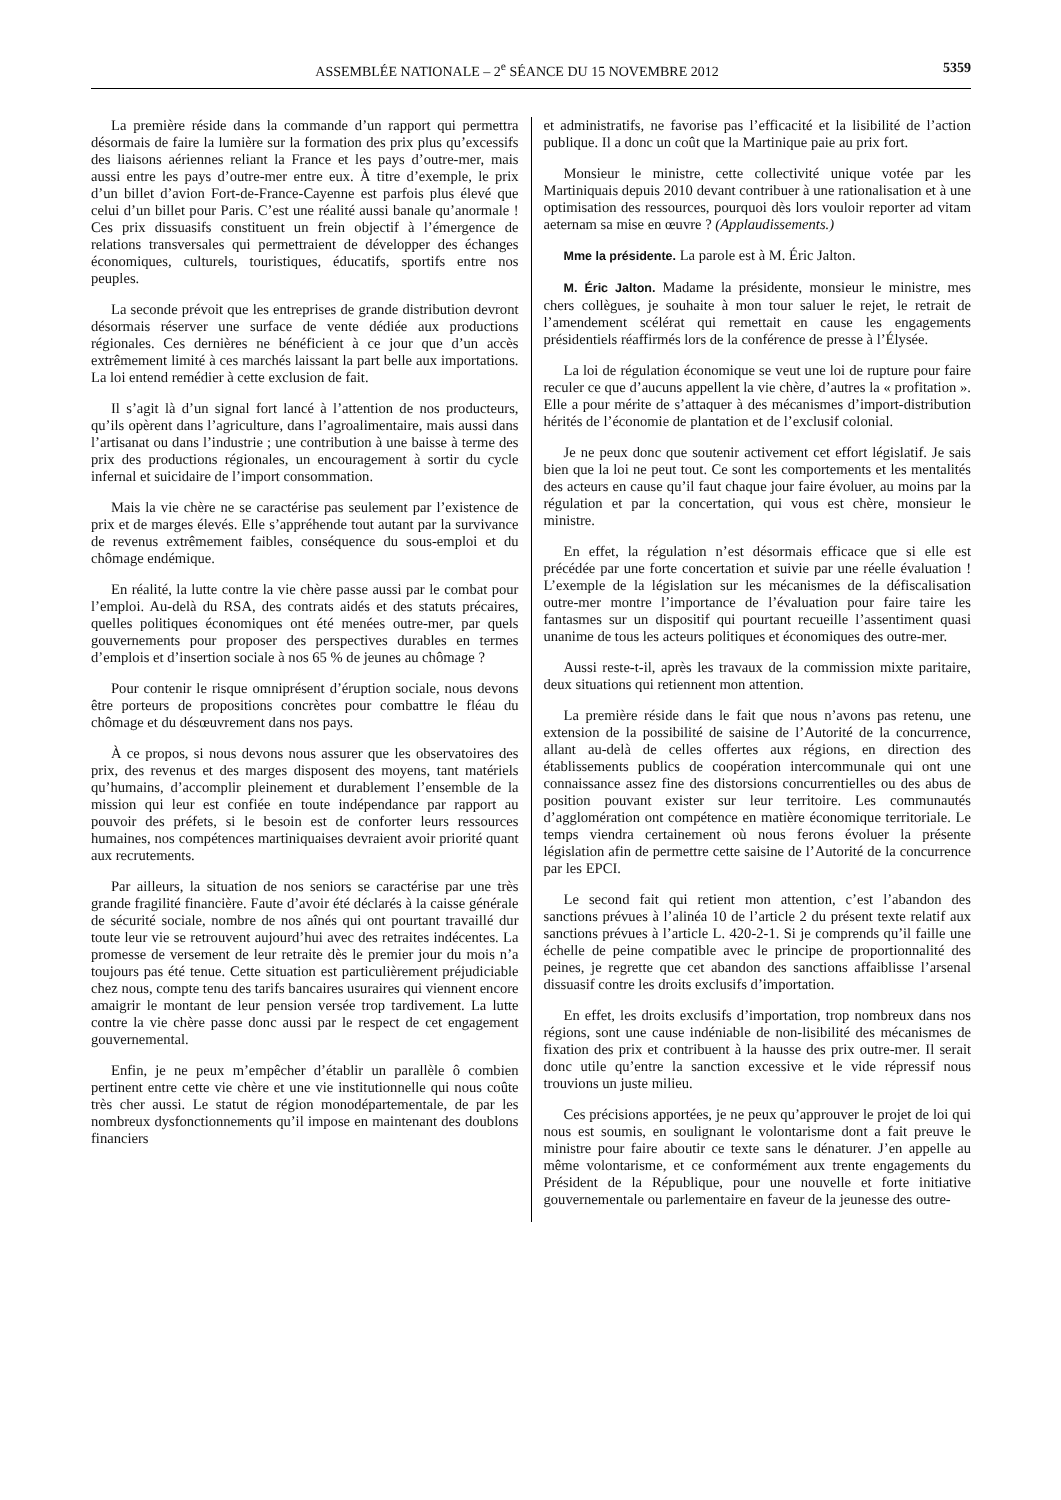ASSEMBLÉE NATIONALE – 2<sup>e</sup> SÉANCE DU 15 NOVEMBRE 2012 5359
La première réside dans la commande d’un rapport qui permettra désormais de faire la lumière sur la formation des prix plus qu’excessifs des liaisons aériennes reliant la France et les pays d’outre-mer, mais aussi entre les pays d’outre-mer entre eux. À titre d’exemple, le prix d’un billet d’avion Fort-de-France-Cayenne est parfois plus élevé que celui d’un billet pour Paris. C’est une réalité aussi banale qu’anormale ! Ces prix dissuasifs constituent un frein objectif à l’émergence de relations transversales qui permettraient de développer des échanges économiques, culturels, touristiques, éducatifs, sportifs entre nos peuples.
La seconde prévoit que les entreprises de grande distribution devront désormais réserver une surface de vente dédiée aux productions régionales. Ces dernières ne bénéficient à ce jour que d’un accès extrêmement limité à ces marchés laissant la part belle aux importations. La loi entend remédier à cette exclusion de fait.
Il s’agit là d’un signal fort lancé à l’attention de nos producteurs, qu’ils opèrent dans l’agriculture, dans l’agroalimentaire, mais aussi dans l’artisanat ou dans l’industrie ; une contribution à une baisse à terme des prix des productions régionales, un encouragement à sortir du cycle infernal et suicidaire de l’import consommation.
Mais la vie chère ne se caractérise pas seulement par l’existence de prix et de marges élevés. Elle s’appréhende tout autant par la survivance de revenus extrêmement faibles, conséquence du sous-emploi et du chômage endémique.
En réalité, la lutte contre la vie chère passe aussi par le combat pour l’emploi. Au-delà du RSA, des contrats aidés et des statuts précaires, quelles politiques économiques ont été menées outre-mer, par quels gouvernements pour proposer des perspectives durables en termes d’emplois et d’insertion sociale à nos 65 % de jeunes au chômage ?
Pour contenir le risque omniprésent d’éruption sociale, nous devons être porteurs de propositions concrètes pour combattre le fléau du chômage et du désœuvrement dans nos pays.
À ce propos, si nous devons nous assurer que les observatoires des prix, des revenus et des marges disposent des moyens, tant matériels qu’humains, d’accomplir pleinement et durablement l’ensemble de la mission qui leur est confiée en toute indépendance par rapport au pouvoir des préfets, si le besoin est de conforter leurs ressources humaines, nos compétences martiniquaises devraient avoir priorité quant aux recrutements.
Par ailleurs, la situation de nos seniors se caractérise par une très grande fragilité financière. Faute d’avoir été déclarés à la caisse générale de sécurité sociale, nombre de nos aînés qui ont pourtant travaillé dur toute leur vie se retrouvent aujourd’hui avec des retraites indécentes. La promesse de versement de leur retraite dès le premier jour du mois n’a toujours pas été tenue. Cette situation est particulièrement préjudiciable chez nous, compte tenu des tarifs bancaires usuraires qui viennent encore amaigrir le montant de leur pension versée trop tardivement. La lutte contre la vie chère passe donc aussi par le respect de cet engagement gouvernemental.
Enfin, je ne peux m’empêcher d’établir un parallèle ô combien pertinent entre cette vie chère et une vie institutionnelle qui nous coûte très cher aussi. Le statut de région monodépartementale, de par les nombreux dysfonctionnements qu’il impose en maintenant des doublons financiers
et administratifs, ne favorise pas l’efficacité et la lisibilité de l’action publique. Il a donc un coût que la Martinique paie au prix fort.
Monsieur le ministre, cette collectivité unique votée par les Martiniquais depuis 2010 devant contribuer à une rationalisation et à une optimisation des ressources, pourquoi dès lors vouloir reporter ad vitam aeternam sa mise en œuvre ? (Applaudissements.)
Mme la présidente. La parole est à M. Éric Jalton.
M. Éric Jalton. Madame la présidente, monsieur le ministre, mes chers collègues, je souhaite à mon tour saluer le rejet, le retrait de l’amendement scélérat qui remettait en cause les engagements présidentiels réaffirmés lors de la conférence de presse à l’Élysée.
La loi de régulation économique se veut une loi de rupture pour faire reculer ce que d’aucuns appellent la vie chère, d’autres la « profitation ». Elle a pour mérite de s’attaquer à des mécanismes d’import-distribution hérités de l’économie de plantation et de l’exclusif colonial.
Je ne peux donc que soutenir activement cet effort législatif. Je sais bien que la loi ne peut tout. Ce sont les comportements et les mentalités des acteurs en cause qu’il faut chaque jour faire évoluer, au moins par la régulation et par la concertation, qui vous est chère, monsieur le ministre.
En effet, la régulation n’est désormais efficace que si elle est précédée par une forte concertation et suivie par une réelle évaluation ! L’exemple de la législation sur les mécanismes de la défiscalisation outre-mer montre l’importance de l’évaluation pour faire taire les fantasmes sur un dispositif qui pourtant recueille l’assentiment quasi unanime de tous les acteurs politiques et économiques des outre-mer.
Aussi reste-t-il, après les travaux de la commission mixte paritaire, deux situations qui retiennent mon attention.
La première réside dans le fait que nous n’avons pas retenu, une extension de la possibilité de saisine de l’Autorité de la concurrence, allant au-delà de celles offertes aux régions, en direction des établissements publics de coopération intercommunale qui ont une connaissance assez fine des distorsions concurrentielles ou des abus de position pouvant exister sur leur territoire. Les communautés d’agglomération ont compétence en matière économique territoriale. Le temps viendra certainement où nous ferons évoluer la présente législation afin de permettre cette saisine de l’Autorité de la concurrence par les EPCI.
Le second fait qui retient mon attention, c’est l’abandon des sanctions prévues à l’alinéa 10 de l’article 2 du présent texte relatif aux sanctions prévues à l’article L. 420-2-1. Si je comprends qu’il faille une échelle de peine compatible avec le principe de proportionnalité des peines, je regrette que cet abandon des sanctions affaiblisse l’arsenal dissuasif contre les droits exclusifs d’importation.
En effet, les droits exclusifs d’importation, trop nombreux dans nos régions, sont une cause indéniable de non-lisibilité des mécanismes de fixation des prix et contribuent à la hausse des prix outre-mer. Il serait donc utile qu’entre la sanction excessive et le vide répressif nous trouvions un juste milieu.
Ces précisions apportées, je ne peux qu’approuver le projet de loi qui nous est soumis, en soulignant le volontarisme dont a fait preuve le ministre pour faire aboutir ce texte sans le dénaturer. J’en appelle au même volontarisme, et ce conformément aux trente engagements du Président de la République, pour une nouvelle et forte initiative gouvernementale ou parlementaire en faveur de la jeunesse des outre-